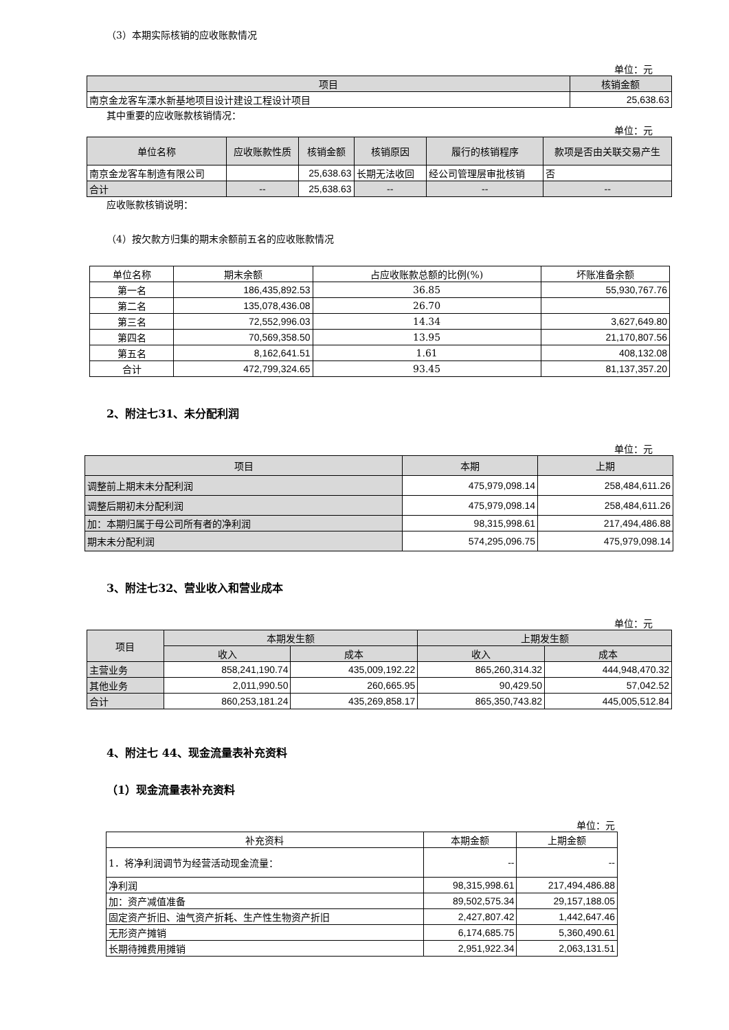（3）本期实际核销的应收账款情况
单位：元
| 项目 | 核销金额 |
| --- | --- |
| 南京金龙客车溧水新基地项目设计建设工程设计项目 | 25,638.63 |
其中重要的应收账款核销情况：
单位：元
| 单位名称 | 应收账款性质 | 核销金额 | 核销原因 | 履行的核销程序 | 款项是否由关联交易产生 |
| --- | --- | --- | --- | --- | --- |
| 南京金龙客车制造有限公司 | | 25,638.63 | 长期无法收回 | 经公司管理层审批核销 | 否 |
| 合计 | -- | 25,638.63 | -- | -- | -- |
应收账款核销说明：
（4）按欠款方归集的期末余额前五名的应收账款情况
| 单位名称 | 期末余额 | 占应收账款总额的比例(%) | 坏账准备余额 |
| 第一名 | 186,435,892.53 | 36.85 | 55,930,767.76 |
| 第二名 | 135,078,436.08 | 26.70 | |
| 第三名 | 72,552,996.03 | 14.34 | 3,627,649.80 |
| 第四名 | 70,569,358.50 | 13.95 | 21,170,807.56 |
| 第五名 | 8,162,641.51 | 1.61 | 408,132.08 |
| 合计 | 472,799,324.65 | 93.45 | 81,137,357.20 |
2、附注七31、未分配利润
单位：元
| 项目 | 本期 | 上期 |
| --- | --- | --- |
| 调整前上期末未分配利润 | 475,979,098.14 | 258,484,611.26 |
| 调整后期初未分配利润 | 475,979,098.14 | 258,484,611.26 |
| 加：本期归属于母公司所有者的净利润 | 98,315,998.61 | 217,494,486.88 |
| 期末未分配利润 | 574,295,096.75 | 475,979,098.14 |
3、附注七32、营业收入和营业成本
单位：元
| 项目 | 本期发生额 | | 上期发生额 | |
| --- | --- | --- | --- | --- |
| | 收入 | 成本 | 收入 | 成本 |
| 主营业务 | 858,241,190.74 | 435,009,192.22 | 865,260,314.32 | 444,948,470.32 |
| 其他业务 | 2,011,990.50 | 260,665.95 | 90,429.50 | 57,042.52 |
| 合计 | 860,253,181.24 | 435,269,858.17 | 865,350,743.82 | 445,005,512.84 |
4、附注七 44、现金流量表补充资料
（1）现金流量表补充资料
单位：元
| 补充资料 | 本期金额 | 上期金额 |
| 1．将净利润调节为经营活动现金流量： | -- | -- |
| 净利润 | 98,315,998.61 | 217,494,486.88 |
| 加：资产减值准备 | 89,502,575.34 | 29,157,188.05 |
| 固定资产折旧、油气资产折耗、生产性生物资产折旧 | 2,427,807.42 | 1,442,647.46 |
| 无形资产摊销 | 6,174,685.75 | 5,360,490.61 |
| 长期待摊费用摊销 | 2,951,922.34 | 2,063,131.51 |